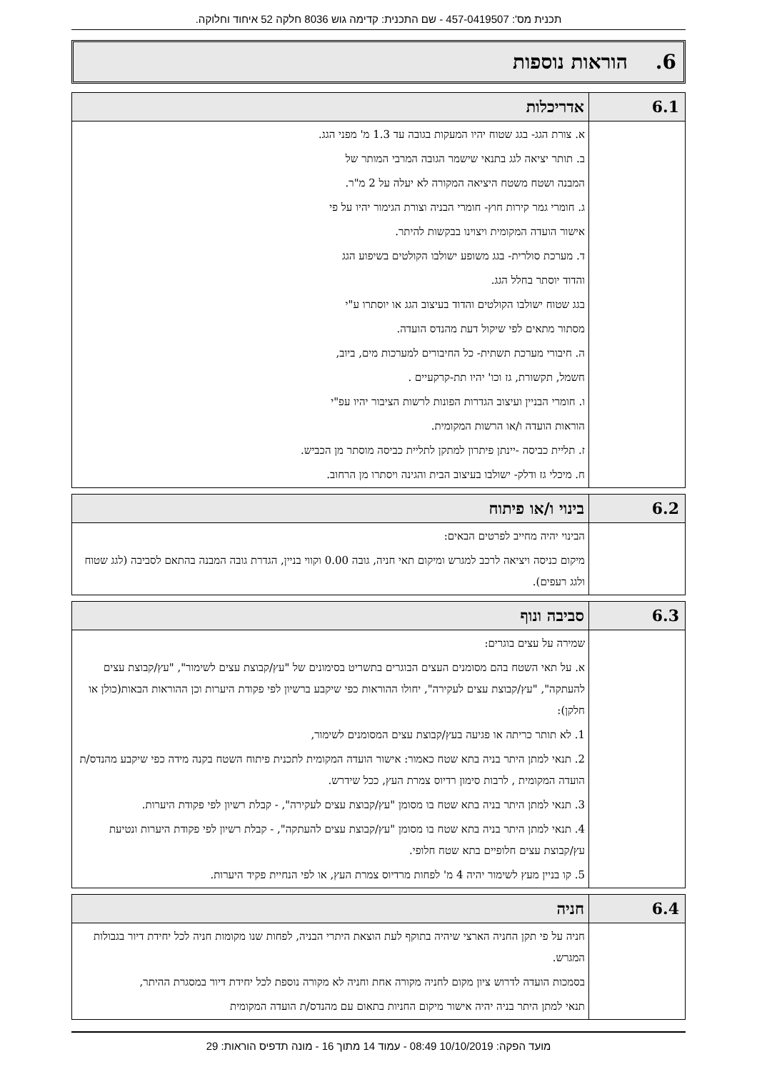תכנית מס': 457-0419507 - שם התכנית: קדימה גוש 8036 חלקה 52 איחוד וחלוקה.
6. הוראות נוספות
| 6.1 | אדריכלות |
| | א. צורת הגג- בגג שטוח יהיו המעקות בגובה עד 1.3 מ' מפני הגג. ב. תותר יציאה לגג בתנאי שישמר הגובה המרבי המותר של המבנה ושטח משטח היציאה המקורה לא יעלה על 2 מ"ר. ג. חומרי גמר קירות חוץ- חומרי הבניה וצורת הגימור יהיו על פי אישור הועדה המקומית ויצוינו בבקשות להיתר. ד. מערכת סולרית- בגג משופע ישולבו הקולטים בשיפוע הגג והדוד יוסתר בחלל הגג. בגג שטוח ישולבו הקולטים והדוד בעיצוב הגג או יוסתרו ע"י מסתור מתאים לפי שיקול דעת מהנדס הועדה. ה. חיבורי מערכת תשתית- כל החיבורים למערכות מים, ביוב, חשמל, תקשורת, גז וכו' יהיו תת-קרקעיים . ו. חומרי הבניין ועיצוב הגדרות הפונות לרשות הציבור יהיו עפ"י הוראות הועדה ו/או הרשות המקומית. ז. תליית כביסה -יינתן פיתרון למתקן לתליית כביסה מוסתר מן הכביש. ח. מיכלי גז ודלק- ישולבו בעיצוב הבית והגינה ויסתרו מן הרחוב. |
| 6.2 | בינוי ו/או פיתוח |
| | הבינוי יהיה מחייב לפרטים הבאים: מיקום כניסה ויציאה לרכב למגרש ומיקום תאי חניה, גובה 0.00 וקווי בניין, הגדרת גובה המבנה בהתאם לסביבה (לגג שטוח ולגג רעפים). |
| 6.3 | סביבה ונוף |
| | שמירה על עצים בוגרים: א. על תאי השטח בהם מסומנים העצים הבוגרים בתשריט בסימונים של "עץ/קבוצת עצים לשימור", "עץ/קבוצת עצים להעתקה", "עץ/קבוצת עצים לעקירה", יחולו ההוראות כפי שיקבע ברשיון לפי פקודת היערות וכן ההוראות הבאות(כולן או חלקן): 1. לא תותר כריתה או פגיעה בעץ/קבוצת עצים המסומנים לשימור, 2. תנאי למתן היתר בניה בתא שטח כאמור: אישור הועדה המקומית לתכנית פיתוח השטח בקנה מידה כפי שיקבע מהנדס/ת הועדה המקומית , לרבות סימון רדיוס צמרת העץ, ככל שידרש. 3. תנאי למתן היתר בניה בתא שטח בו מסומן "עץ/קבוצת עצים לעקירה", - קבלת רשיון לפי פקודת היערות. 4. תנאי למתן היתר בניה בתא שטח בו מסומן "עץ/קבוצת עצים להעתקה", - קבלת רשיון לפי פקודת היערות ונטיעת עץ/קבוצת עצים חלופיים בתא שטח חלופי. 5. קו בניין מעץ לשימור יהיה 4 מ' לפחות מרדיוס צמרת העץ, או לפי הנחיית פקיד היערות. |
| 6.4 | חניה |
| | חניה על פי תקן החניה הארצי שיהיה בתוקף לעת הוצאת היתרי הבניה, לפחות שנו מקומות חניה לכל יחידת דיור בגבולות המגרש. בסמכות הועדה לדרוש ציון מקום לחניה מקורה אחת וחניה לא מקורה נוספת לכל יחידת דיור במסגרת ההיתר, תנאי למתן היתר בניה יהיה אישור מיקום החניות בתאום עם מהנדס/ת הועדה המקומית |
מועד הפקה: 10/10/2019 08:49 - עמוד 14 מתוך 16 - מונה תדפיס הוראות: 29